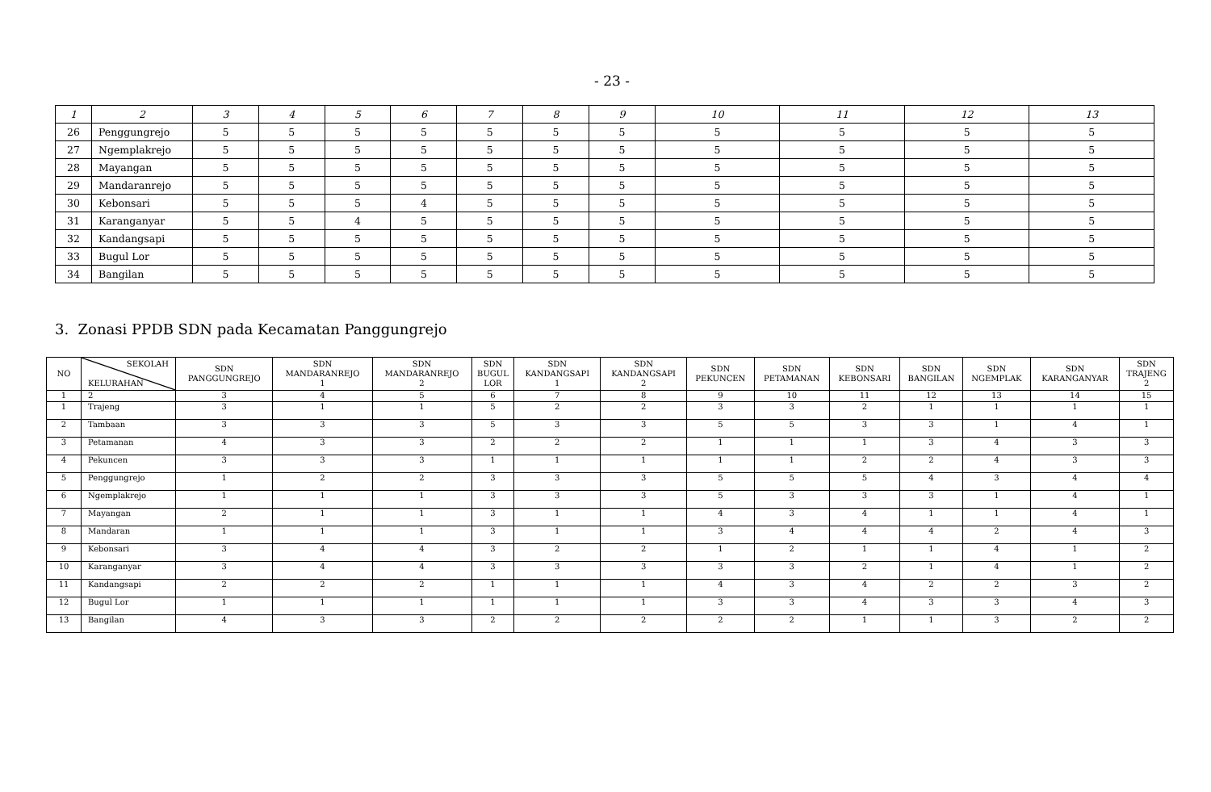- 23 -
| 1 | 2 | 3 | 4 | 5 | 6 | 7 | 8 | 9 | 10 | 11 | 12 | 13 |
| 26 | Penggungrejo | 5 | 5 | 5 | 5 | 5 | 5 | 5 | 5 | 5 | 5 | 5 |
| 27 | Ngemplakrejo | 5 | 5 | 5 | 5 | 5 | 5 | 5 | 5 | 5 | 5 | 5 |
| 28 | Mayangan | 5 | 5 | 5 | 5 | 5 | 5 | 5 | 5 | 5 | 5 | 5 |
| 29 | Mandaranrejo | 5 | 5 | 5 | 5 | 5 | 5 | 5 | 5 | 5 | 5 | 5 |
| 30 | Kebonsari | 5 | 5 | 5 | 4 | 5 | 5 | 5 | 5 | 5 | 5 | 5 |
| 31 | Karanganyar | 5 | 5 | 4 | 5 | 5 | 5 | 5 | 5 | 5 | 5 | 5 |
| 32 | Kandangsapi | 5 | 5 | 5 | 5 | 5 | 5 | 5 | 5 | 5 | 5 | 5 |
| 33 | Bugul Lor | 5 | 5 | 5 | 5 | 5 | 5 | 5 | 5 | 5 | 5 | 5 |
| 34 | Bangilan | 5 | 5 | 5 | 5 | 5 | 5 | 5 | 5 | 5 | 5 | 5 |
3. Zonasi PPDB SDN pada Kecamatan Panggungrejo
| NO | SEKOLAH KELURAHAN | SDN PANGGUNGREJO | SDN MANDARANREJO 1 | SDN MANDARANREJO 2 | SDN BUGUL LOR | SDN KANDANGSAPI 1 | SDN KANDANGSAPI 2 | SDN PEKUNCEN | SDN PETAMANAN | SDN KEBONSARI | SDN BANGILAN | SDN NGEMPLAK | SDN KARANGANYAR | SDN TRAJENG 2 |
| --- | --- | --- | --- | --- | --- | --- | --- | --- | --- | --- | --- | --- | --- | --- |
| 1 | 2 | 3 | 4 | 5 | 6 | 7 | 8 | 9 | 10 | 11 | 12 | 13 | 14 | 15 |
| 1 | Trajeng | 3 | 1 | 1 | 5 | 2 | 2 | 3 | 3 | 2 | 1 | 1 | 1 | 1 |
| 2 | Tambaan | 3 | 3 | 3 | 5 | 3 | 3 | 5 | 5 | 3 | 3 | 1 | 4 | 1 |
| 3 | Petamanan | 4 | 3 | 3 | 2 | 2 | 2 | 1 | 1 | 1 | 3 | 4 | 3 | 3 |
| 4 | Pekuncen | 3 | 3 | 3 | 1 | 1 | 1 | 1 | 1 | 2 | 2 | 4 | 3 | 3 |
| 5 | Penggungrejo | 1 | 2 | 2 | 3 | 3 | 3 | 5 | 5 | 5 | 4 | 3 | 4 | 4 |
| 6 | Ngemplakrejo | 1 | 1 | 1 | 3 | 3 | 3 | 5 | 3 | 3 | 3 | 1 | 4 | 1 |
| 7 | Mayangan | 2 | 1 | 1 | 3 | 1 | 1 | 4 | 3 | 4 | 1 | 1 | 4 | 1 |
| 8 | Mandaran | 1 | 1 | 1 | 3 | 1 | 1 | 3 | 4 | 4 | 4 | 2 | 4 | 3 |
| 9 | Kebonsari | 3 | 4 | 4 | 3 | 2 | 2 | 1 | 2 | 1 | 1 | 4 | 1 | 2 |
| 10 | Karanganyar | 3 | 4 | 4 | 3 | 3 | 3 | 3 | 3 | 2 | 1 | 4 | 1 | 2 |
| 11 | Kandangsapi | 2 | 2 | 2 | 1 | 1 | 1 | 4 | 3 | 4 | 2 | 2 | 3 | 2 |
| 12 | Bugul Lor | 1 | 1 | 1 | 1 | 1 | 1 | 3 | 3 | 4 | 3 | 3 | 4 | 3 |
| 13 | Bangilan | 4 | 3 | 3 | 2 | 2 | 2 | 2 | 2 | 1 | 1 | 3 | 2 | 2 |